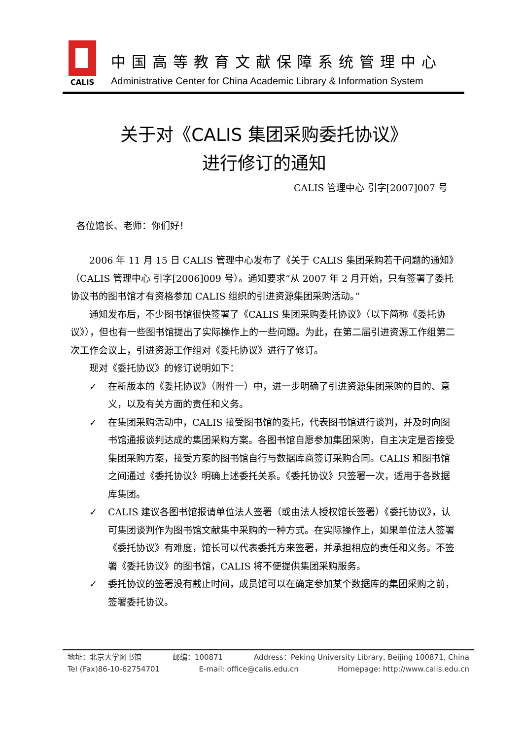CALIS
中国高等教育文献保障系统管理中心
Administrative Center for China Academic Library & Information System
关于对《CALIS 集团采购委托协议》
进行修订的通知
CALIS 管理中心 引字[2007]007 号
各位馆长、老师：你们好！
2006 年 11 月 15 日 CALIS 管理中心发布了《关于 CALIS 集团采购若干问题的通知》（CALIS 管理中心 引字[2006]009 号）。通知要求“从 2007 年 2 月开始，只有签署了委托协议书的图书馆才有资格参加 CALIS 组织的引进资源集团采购活动。”
通知发布后，不少图书馆很快签署了《CALIS 集团采购委托协议》（以下简称《委托协议》），但也有一些图书馆提出了实际操作上的一些问题。为此，在第二届引进资源工作组第二次工作会议上，引进资源工作组对《委托协议》进行了修订。
现对《委托协议》的修订说明如下：
✓ 在新版本的《委托协议》（附件一）中，进一步明确了引进资源集团采购的目的、意义，以及有关方面的责任和义务。
✓ 在集团采购活动中，CALIS 接受图书馆的委托，代表图书馆进行谈判，并及时向图书馆通报谈判达成的集团采购方案。各图书馆自愿参加集团采购，自主决定是否接受集团采购方案，接受方案的图书馆自行与数据库商签订采购合同。CALIS 和图书馆之间通过《委托协议》明确上述委托关系。《委托协议》只签署一次，适用于各数据库集团。
✓ CALIS 建议各图书馆报请单位法人签署（或由法人授权馆长签署）《委托协议》，认可集团谈判作为图书馆文献集中采购的一种方式。在实际操作上，如果单位法人签署《委托协议》有难度，馆长可以代表委托方来签署，并承担相应的责任和义务。不签署《委托协议》的图书馆，CALIS 将不便提供集团采购服务。
✓ 委托协议的签署没有截止时间，成员馆可以在确定参加某个数据库的集团采购之前，签署委托协议。
地址：北京大学图书馆 邮编：100871 Address：Peking University Library, Beijing 100871, China
Tel (Fax)86-10-62754701 E-mail: office@calis.edu.cn Homepage: http://www.calis.edu.cn